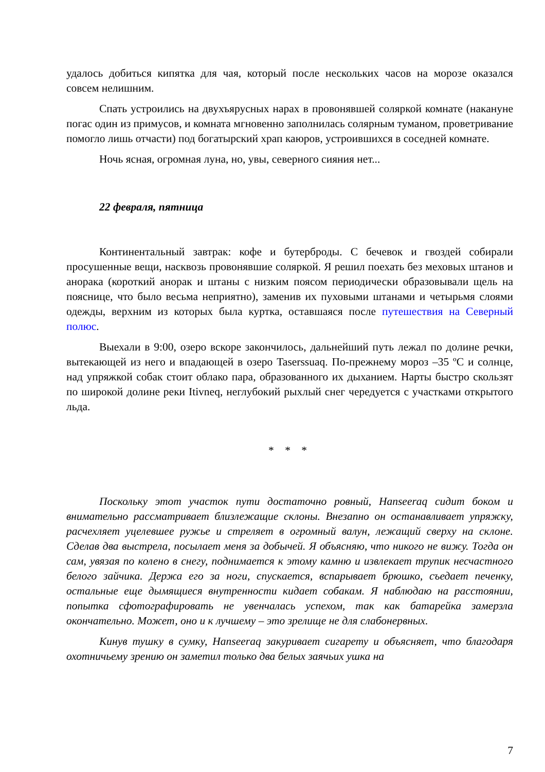удалось добиться кипятка для чая, который после нескольких часов на морозе оказался совсем нелишним.
Спать устроились на двухъярусных нарах в провонявшей соляркой комнате (накануне погас один из примусов, и комната мгновенно заполнилась солярным туманом, проветривание помогло лишь отчасти) под богатырский храп каюров, устроившихся в соседней комнате.
Ночь ясная, огромная луна, но, увы, северного сияния нет...
22 февраля, пятница
Континентальный завтрак: кофе и бутерброды. С бечевок и гвоздей собирали просушенные вещи, насквозь провонявшие соляркой. Я решил поехать без меховых штанов и анорака (короткий анорак и штаны с низким поясом периодически образовывали щель на пояснице, что было весьма неприятно), заменив их пуховыми штанами и четырьмя слоями одежды, верхним из которых была куртка, оставшаяся после путешествия на Северный полюс.
Выехали в 9:00, озеро вскоре закончилось, дальнейший путь лежал по долине речки, вытекающей из него и впадающей в озеро Taserssuaq. По-прежнему мороз –35 ºС и солнце, над упряжкой собак стоит облако пара, образованного их дыханием. Нарты быстро скользят по широкой долине реки Itivneq, неглубокий рыхлый снег чередуется с участками открытого льда.
* * *
Поскольку этот участок пути достаточно ровный, Hanseeraq сидит боком и внимательно рассматривает близлежащие склоны. Внезапно он останавливает упряжку, расчехляет уцелевшее ружье и стреляет в огромный валун, лежащий сверху на склоне. Сделав два выстрела, посылает меня за добычей. Я объясняю, что никого не вижу. Тогда он сам, увязая по колено в снегу, поднимается к этому камню и извлекает трупик несчастного белого зайчика. Держа его за ноги, спускается, вспарывает брюшко, съедает печенку, остальные еще дымящиеся внутренности кидает собакам. Я наблюдаю на расстоянии, попытка сфотографировать не увенчалась успехом, так как батарейка замерзла окончательно. Может, оно и к лучшему – это зрелище не для слабонервных.
Кинув тушку в сумку, Hanseeraq закуривает сигарету и объясняет, что благодаря охотничьему зрению он заметил только два белых заячьих ушка на
7